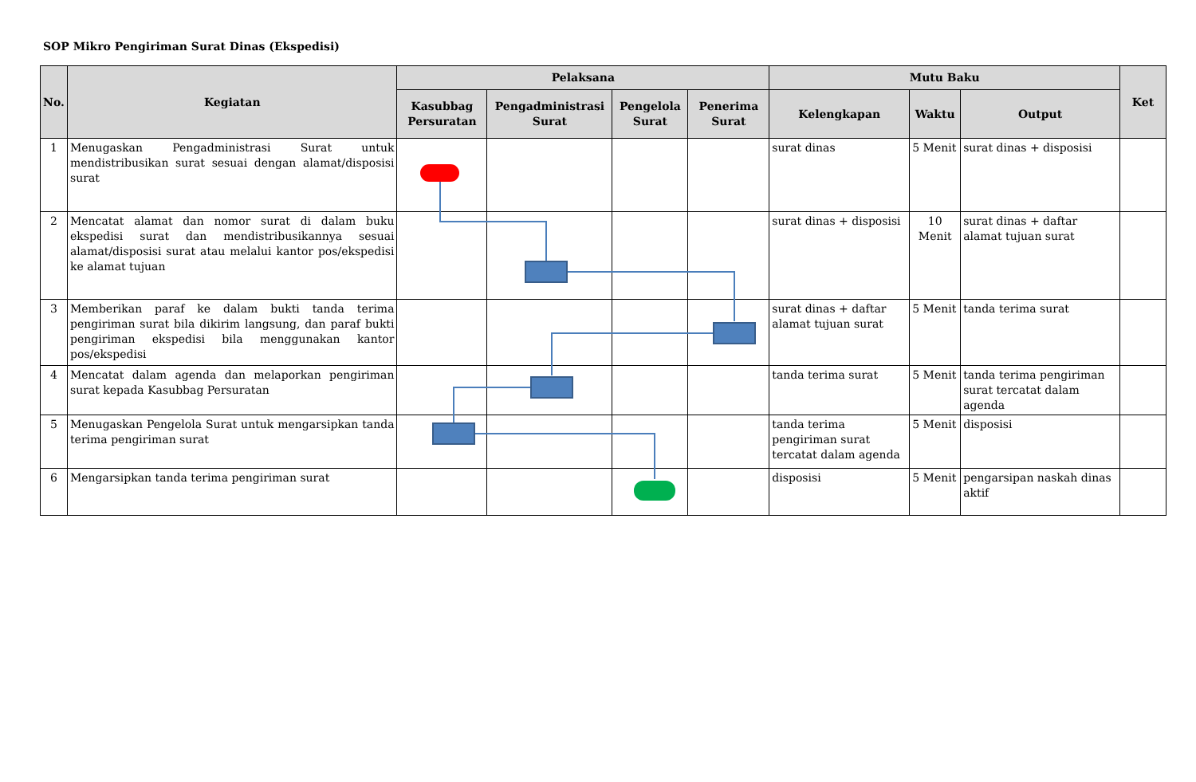SOP Mikro Pengiriman Surat Dinas (Ekspedisi)
| No. | Kegiatan | Pelaksana | | | | Mutu Baku | | | Ket |
| --- | --- | --- | --- | --- | --- | --- | --- | --- | --- |
| | | Kasubbag Persuratan | Pengadministrasi Surat | Pengelola Surat | Penerima Surat | Kelengkapan | Waktu | Output | |
| 1 | Menugaskan Pengadministrasi Surat untuk mendistribusikan surat sesuai dengan alamat/disposisi surat | | | | | surat dinas | 5 Menit | surat dinas + disposisi | |
| 2 | Mencatat alamat dan nomor surat di dalam buku ekspedisi surat dan mendistribusikannya sesuai alamat/disposisi surat atau melalui kantor pos/ekspedisi ke alamat tujuan | | | | | surat dinas + disposisi | 10 Menit | surat dinas + daftar alamat tujuan surat | |
| 3 | Memberikan paraf ke dalam bukti tanda terima pengiriman surat bila dikirim langsung, dan paraf bukti pengiriman ekspedisi bila menggunakan kantor pos/ekspedisi | | | | | surat dinas + daftar alamat tujuan surat | 5 Menit | tanda terima surat | |
| 4 | Mencatat dalam agenda dan melaporkan pengiriman surat kepada Kasubbag Persuratan | | | | | tanda terima surat | 5 Menit | tanda terima pengiriman surat tercatat dalam agenda | |
| 5 | Menugaskan Pengelola Surat untuk mengarsipkan tanda terima pengiriman surat | | | | | tanda terima pengiriman surat tercatat dalam agenda | 5 Menit | disposisi | |
| 6 | Mengarsipkan tanda terima pengiriman surat | | | | | disposisi | 5 Menit | pengarsipan naskah dinas aktif | |